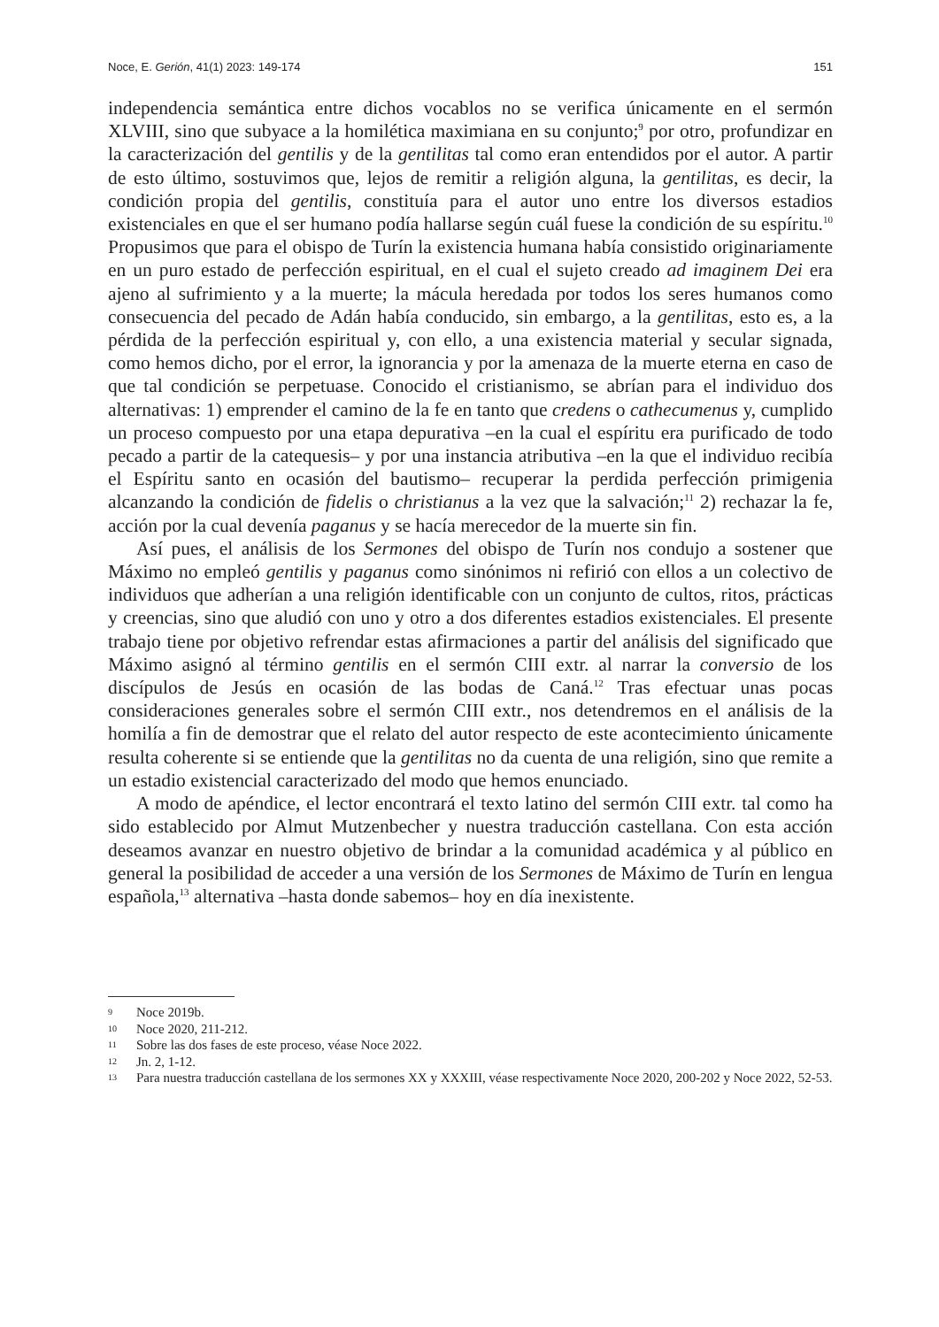Noce, E. Gerión, 41(1) 2023: 149-174 151
independencia semántica entre dichos vocablos no se verifica únicamente en el sermón XLVIII, sino que subyace a la homilética maximiana en su conjunto;<sup>9</sup> por otro, profundizar en la caracterización del gentilis y de la gentilitas tal como eran entendidos por el autor. A partir de esto último, sostuvimos que, lejos de remitir a religión alguna, la gentilitas, es decir, la condición propia del gentilis, constituía para el autor uno entre los diversos estadios existenciales en que el ser humano podía hallarse según cuál fuese la condición de su espíritu.<sup>10</sup> Propusimos que para el obispo de Turín la existencia humana había consistido originariamente en un puro estado de perfección espiritual, en el cual el sujeto creado ad imaginem Dei era ajeno al sufrimiento y a la muerte; la mácula heredada por todos los seres humanos como consecuencia del pecado de Adán había conducido, sin embargo, a la gentilitas, esto es, a la pérdida de la perfección espiritual y, con ello, a una existencia material y secular signada, como hemos dicho, por el error, la ignorancia y por la amenaza de la muerte eterna en caso de que tal condición se perpetuase. Conocido el cristianismo, se abrían para el individuo dos alternativas: 1) emprender el camino de la fe en tanto que credens o cathecumenus y, cumplido un proceso compuesto por una etapa depurativa –en la cual el espíritu era purificado de todo pecado a partir de la catequesis– y por una instancia atributiva –en la que el individuo recibía el Espíritu santo en ocasión del bautismo– recuperar la perdida perfección primigenia alcanzando la condición de fidelis o christianus a la vez que la salvación;<sup>11</sup> 2) rechazar la fe, acción por la cual devenía paganus y se hacía merecedor de la muerte sin fin.
Así pues, el análisis de los Sermones del obispo de Turín nos condujo a sostener que Máximo no empleó gentilis y paganus como sinónimos ni refirió con ellos a un colectivo de individuos que adherían a una religión identificable con un conjunto de cultos, ritos, prácticas y creencias, sino que aludió con uno y otro a dos diferentes estadios existenciales. El presente trabajo tiene por objetivo refrendar estas afirmaciones a partir del análisis del significado que Máximo asignó al término gentilis en el sermón CIII extr. al narrar la conversio de los discípulos de Jesús en ocasión de las bodas de Caná.<sup>12</sup> Tras efectuar unas pocas consideraciones generales sobre el sermón CIII extr., nos detendremos en el análisis de la homilía a fin de demostrar que el relato del autor respecto de este acontecimiento únicamente resulta coherente si se entiende que la gentilitas no da cuenta de una religión, sino que remite a un estadio existencial caracterizado del modo que hemos enunciado.
A modo de apéndice, el lector encontrará el texto latino del sermón CIII extr. tal como ha sido establecido por Almut Mutzenbecher y nuestra traducción castellana. Con esta acción deseamos avanzar en nuestro objetivo de brindar a la comunidad académica y al público en general la posibilidad de acceder a una versión de los Sermones de Máximo de Turín en lengua española,<sup>13</sup> alternativa –hasta donde sabemos– hoy en día inexistente.
9 Noce 2019b.
10 Noce 2020, 211-212.
11 Sobre las dos fases de este proceso, véase Noce 2022.
12 Jn. 2, 1-12.
13 Para nuestra traducción castellana de los sermones XX y XXXIII, véase respectivamente Noce 2020, 200-202 y Noce 2022, 52-53.